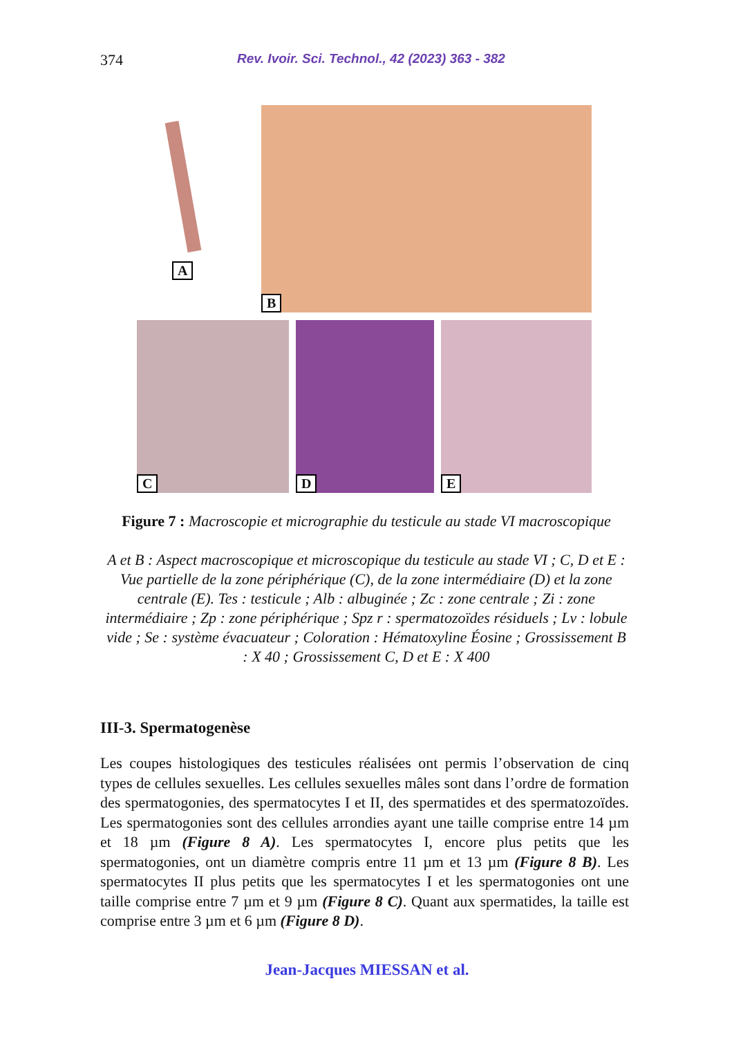374 Rev. Ivoir. Sci. Technol., 42 (2023) 363 - 382
A
B
C D E
Figure 7 : Macroscopie et micrographie du testicule au stade VI macroscopique
A et B : Aspect macroscopique et microscopique du testicule au stade VI ; C, D et E : Vue partielle de la zone périphérique (C), de la zone intermédiaire (D) et la zone centrale (E). Tes : testicule ; Alb : albuginée ; Zc : zone centrale ; Zi : zone intermédiaire ; Zp : zone périphérique ; Spz r : spermatozoïdes résiduels ; Lv : lobule vide ; Se : système évacuateur ; Coloration : Hématoxyline Éosine ; Grossissement B : X 40 ; Grossissement C, D et E : X 400
III-3. Spermatogenèse
Les coupes histologiques des testicules réalisées ont permis l’observation de cinq types de cellules sexuelles. Les cellules sexuelles mâles sont dans l’ordre de formation des spermatogonies, des spermatocytes I et II, des spermatides et des spermatozoïdes. Les spermatogonies sont des cellules arrondies ayant une taille comprise entre 14 µm et 18 µm (Figure 8 A). Les spermatocytes I, encore plus petits que les spermatogonies, ont un diamètre compris entre 11 µm et 13 µm (Figure 8 B). Les spermatocytes II plus petits que les spermatocytes I et les spermatogonies ont une taille comprise entre 7 µm et 9 µm (Figure 8 C). Quant aux spermatides, la taille est comprise entre 3 µm et 6 µm (Figure 8 D).
Jean-Jacques MIESSAN et al.